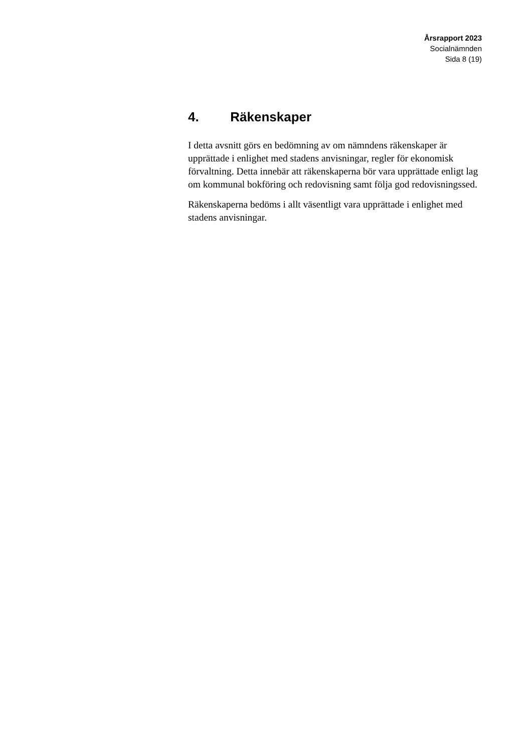Årsrapport 2023
Socialnämnden
Sida 8 (19)
4. Räkenskaper
I detta avsnitt görs en bedömning av om nämndens räkenskaper är upprättade i enlighet med stadens anvisningar, regler för ekonomisk förvaltning. Detta innebär att räkenskaperna bör vara upprättade enligt lag om kommunal bokföring och redovisning samt följa god redovisningssed.
Räkenskaperna bedöms i allt väsentligt vara upprättade i enlighet med stadens anvisningar.